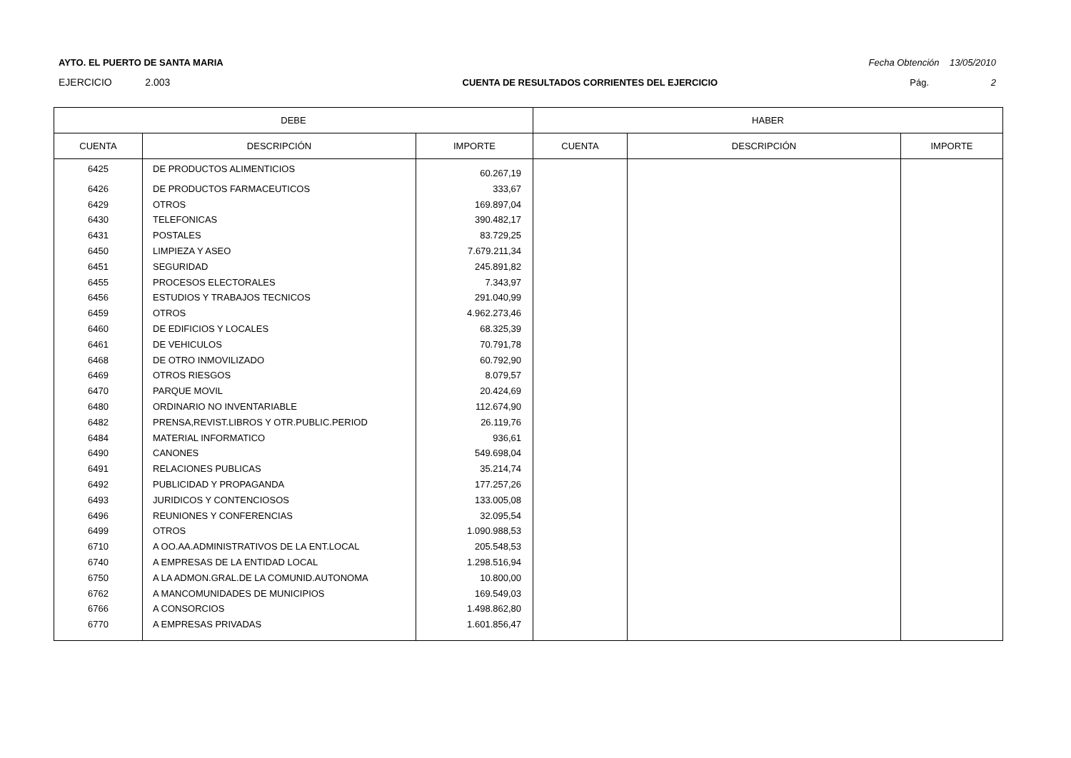AYTO. EL PUERTO DE SANTA MARIA Fecha Obtención 13/05/2010
EJERCICIO 2.003 CUENTA DE RESULTADOS CORRIENTES DEL EJERCICIO Pág. 2
| DEBE | | | HABER | | |
| --- | --- | --- | --- | --- | --- |
| CUENTA | DESCRIPCIÓN | IMPORTE | CUENTA | DESCRIPCIÓN | IMPORTE |
| 6425 | DE PRODUCTOS ALIMENTICIOS | 60.267,19 | | | |
| 6426 | DE PRODUCTOS FARMACEUTICOS | 333,67 | | | |
| 6429 | OTROS | 169.897,04 | | | |
| 6430 | TELEFONICAS | 390.482,17 | | | |
| 6431 | POSTALES | 83.729,25 | | | |
| 6450 | LIMPIEZA Y ASEO | 7.679.211,34 | | | |
| 6451 | SEGURIDAD | 245.891,82 | | | |
| 6455 | PROCESOS ELECTORALES | 7.343,97 | | | |
| 6456 | ESTUDIOS Y TRABAJOS TECNICOS | 291.040,99 | | | |
| 6459 | OTROS | 4.962.273,46 | | | |
| 6460 | DE EDIFICIOS Y LOCALES | 68.325,39 | | | |
| 6461 | DE VEHICULOS | 70.791,78 | | | |
| 6468 | DE OTRO INMOVILIZADO | 60.792,90 | | | |
| 6469 | OTROS RIESGOS | 8.079,57 | | | |
| 6470 | PARQUE MOVIL | 20.424,69 | | | |
| 6480 | ORDINARIO NO INVENTARIABLE | 112.674,90 | | | |
| 6482 | PRENSA,REVIST.LIBROS Y OTR.PUBLIC.PERIOD | 26.119,76 | | | |
| 6484 | MATERIAL INFORMATICO | 936,61 | | | |
| 6490 | CANONES | 549.698,04 | | | |
| 6491 | RELACIONES PUBLICAS | 35.214,74 | | | |
| 6492 | PUBLICIDAD Y PROPAGANDA | 177.257,26 | | | |
| 6493 | JURIDICOS Y CONTENCIOSOS | 133.005,08 | | | |
| 6496 | REUNIONES Y CONFERENCIAS | 32.095,54 | | | |
| 6499 | OTROS | 1.090.988,53 | | | |
| 6710 | A OO.AA.ADMINISTRATIVOS DE LA ENT.LOCAL | 205.548,53 | | | |
| 6740 | A EMPRESAS DE LA ENTIDAD LOCAL | 1.298.516,94 | | | |
| 6750 | A LA ADMON.GRAL.DE LA COMUNID.AUTONOMA | 10.800,00 | | | |
| 6762 | A MANCOMUNIDADES DE MUNICIPIOS | 169.549,03 | | | |
| 6766 | A CONSORCIOS | 1.498.862,80 | | | |
| 6770 | A EMPRESAS PRIVADAS | 1.601.856,47 | | | |